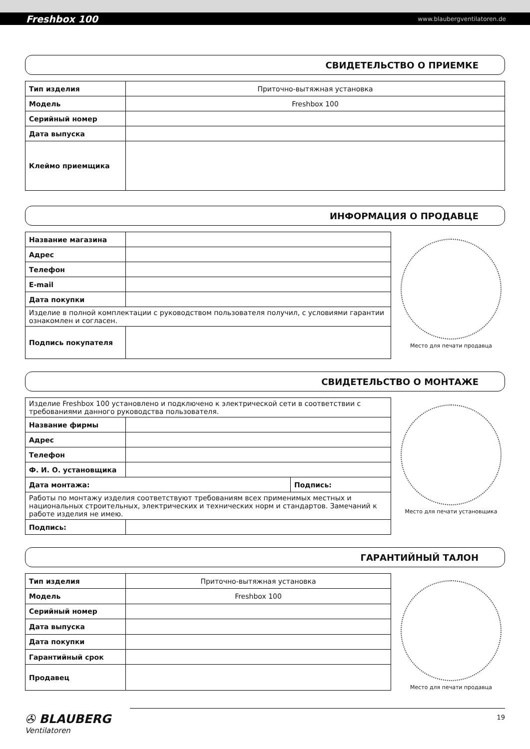Freshbox 100 www.blaubergventilatoren.de
СВИДЕТЕЛЬСТВО О ПРИЕМКЕ
| Тип изделия | Приточно-вытяжная установка |
| Модель | Freshbox 100 |
| Серийный номер | |
| Дата выпуска | |
| Клеймо приемщика | |
ИНФОРМАЦИЯ О ПРОДАВЦЕ
| Название магазина | |
| Адрес | |
| Телефон | |
| E-mail | |
| Дата покупки | |
| Изделие в полной комплектации с руководством пользователя получил, с условиями гарантии ознакомлен и согласен. | |
| Подпись покупателя | |
Место для печати продавца
СВИДЕТЕЛЬСТВО О МОНТАЖЕ
| Изделие Freshbox 100 установлено и подключено к электрической сети в соответствии с требованиями данного руководства пользователя. | | |
| Название фирмы | | |
| Адрес | | |
| Телефон | | |
| Ф. И. О. установщика | | |
| Дата монтажа: | | Подпись: |
| Работы по монтажу изделия соответствуют требованиям всех применимых местных и национальных строительных, электрических и технических норм и стандартов. Замечаний к работе изделия не имею. | | |
| Подпись: | | |
Место для печати установщика
ГАРАНТИЙНЫЙ ТАЛОН
| Тип изделия | Приточно-вытяжная установка |
| Модель | Freshbox 100 |
| Серийный номер | |
| Дата выпуска | |
| Дата покупки | |
| Гарантийный срок | |
| Продавец | |
Место для печати продавца
✇ BLAUBERG
Ventilatoren
19